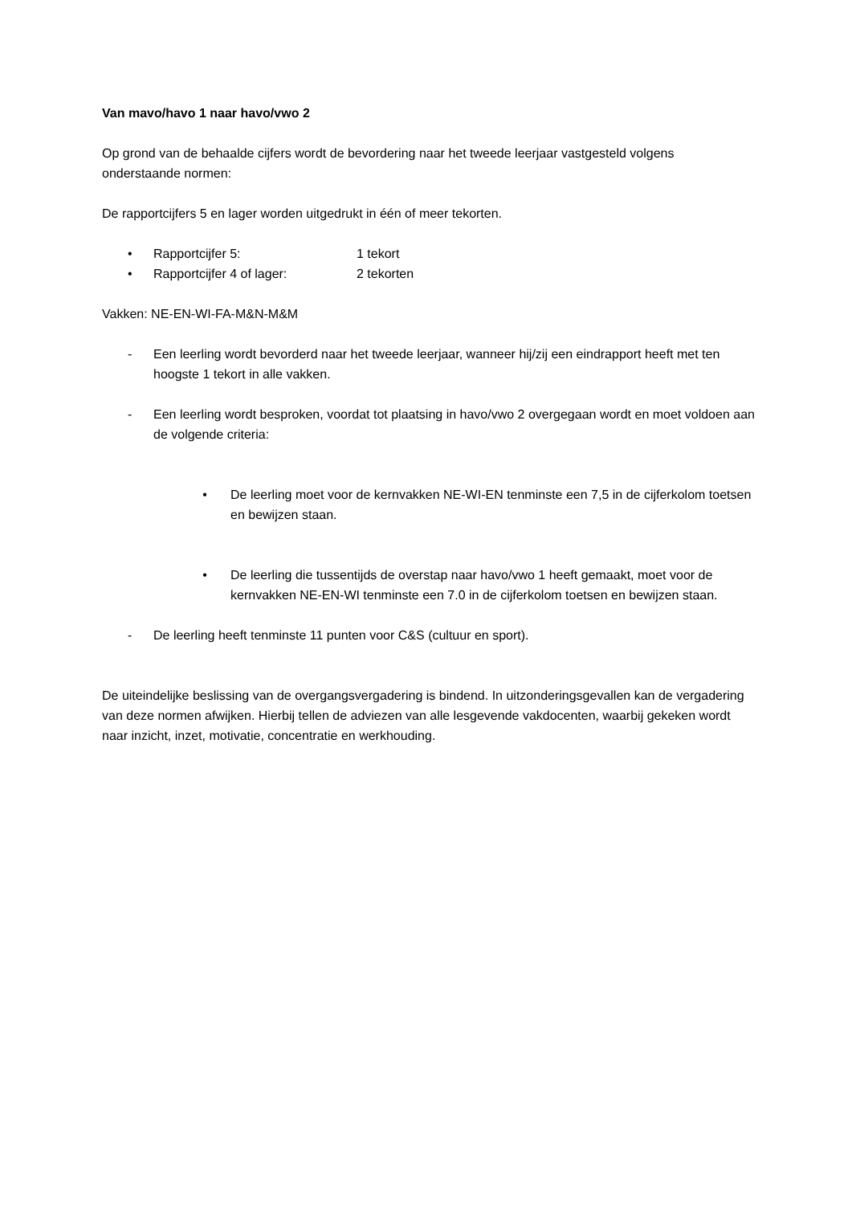Van mavo/havo 1 naar havo/vwo 2
Op grond van de behaalde cijfers wordt de bevordering naar het tweede leerjaar vastgesteld volgens onderstaande normen:
De rapportcijfers 5 en lager worden uitgedrukt in één of meer tekorten.
• Rapportcijfer 5: 1 tekort
• Rapportcijfer 4 of lager: 2 tekorten
Vakken: NE-EN-WI-FA-M&N-M&M
- Een leerling wordt bevorderd naar het tweede leerjaar, wanneer hij/zij een eindrapport heeft met ten hoogste 1 tekort in alle vakken.
- Een leerling wordt besproken, voordat tot plaatsing in havo/vwo 2 overgegaan wordt en moet voldoen aan de volgende criteria:
• De leerling moet voor de kernvakken NE-WI-EN tenminste een 7,5 in de cijferkolom toetsen en bewijzen staan.
• De leerling die tussentijds de overstap naar havo/vwo 1 heeft gemaakt, moet voor de kernvakken NE-EN-WI tenminste een 7.0 in de cijferkolom toetsen en bewijzen staan.
- De leerling heeft tenminste 11 punten voor C&S (cultuur en sport).
De uiteindelijke beslissing van de overgangsvergadering is bindend. In uitzonderingsgevallen kan de vergadering van deze normen afwijken. Hierbij tellen de adviezen van alle lesgevende vakdocenten, waarbij gekeken wordt naar inzicht, inzet, motivatie, concentratie en werkhouding.